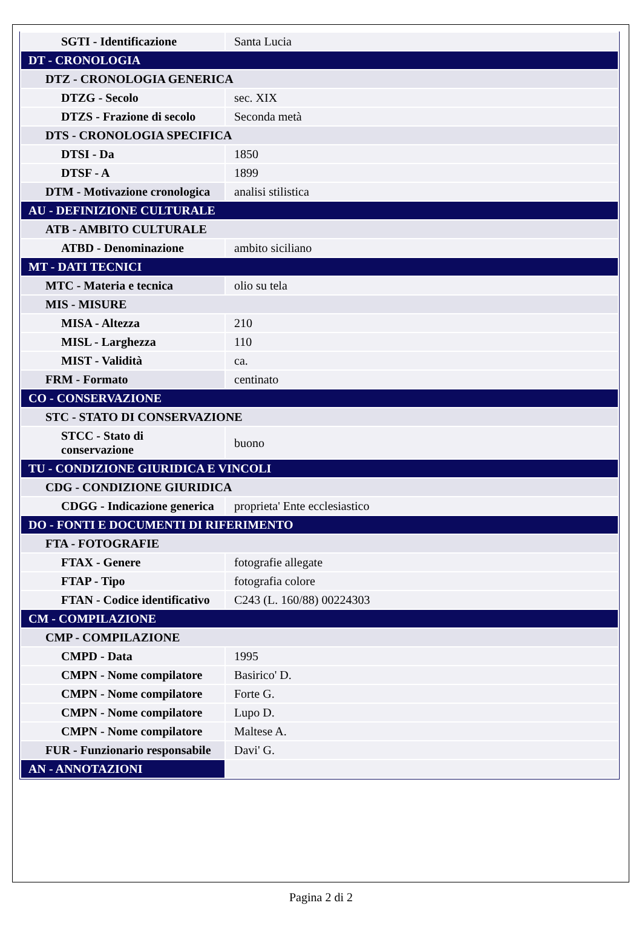| SGTI - Identificazione | Santa Lucia |
| DT - CRONOLOGIA | |
| DTZ - CRONOLOGIA GENERICA | |
| DTZG - Secolo | sec. XIX |
| DTZS - Frazione di secolo | Seconda metà |
| DTS - CRONOLOGIA SPECIFICA | |
| DTSI - Da | 1850 |
| DTSF - A | 1899 |
| DTM - Motivazione cronologica | analisi stilistica |
| AU - DEFINIZIONE CULTURALE | |
| ATB - AMBITO CULTURALE | |
| ATBD - Denominazione | ambito siciliano |
| MT - DATI TECNICI | |
| MTC - Materia e tecnica | olio su tela |
| MIS - MISURE | |
| MISA - Altezza | 210 |
| MISL - Larghezza | 110 |
| MIST - Validità | ca. |
| FRM - Formato | centinato |
| CO - CONSERVAZIONE | |
| STC - STATO DI CONSERVAZIONE | |
| STCC - Stato di conservazione | buono |
| TU - CONDIZIONE GIURIDICA E VINCOLI | |
| CDG - CONDIZIONE GIURIDICA | |
| CDGG - Indicazione generica | proprieta' Ente ecclesiastico |
| DO - FONTI E DOCUMENTI DI RIFERIMENTO | |
| FTA - FOTOGRAFIE | |
| FTAX - Genere | fotografie allegate |
| FTAP - Tipo | fotografia colore |
| FTAN - Codice identificativo | C243 (L. 160/88) 00224303 |
| CM - COMPILAZIONE | |
| CMP - COMPILAZIONE | |
| CMPD - Data | 1995 |
| CMPN - Nome compilatore | Basirico' D. |
| CMPN - Nome compilatore | Forte G. |
| CMPN - Nome compilatore | Lupo D. |
| CMPN - Nome compilatore | Maltese A. |
| FUR - Funzionario responsabile | Davi' G. |
| AN - ANNOTAZIONI | |
Pagina 2 di 2